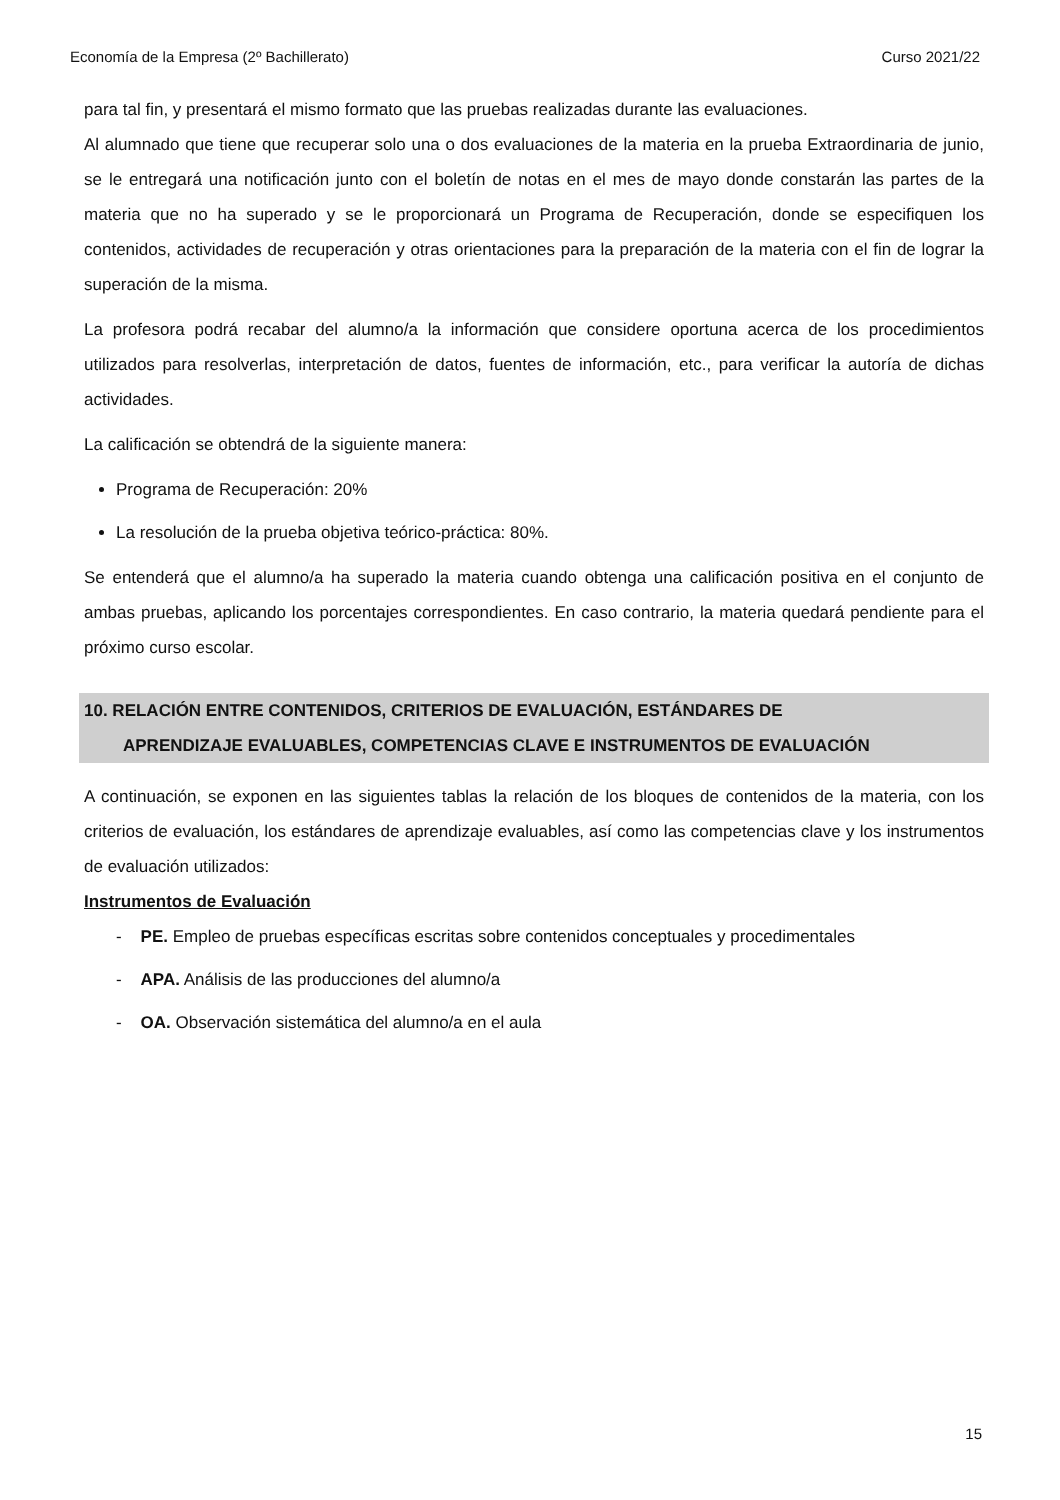Economía de la Empresa (2º Bachillerato) Curso 2021/22
para tal fin, y presentará el mismo formato que las pruebas realizadas durante las evaluaciones.
Al alumnado que tiene que recuperar solo una o dos evaluaciones de la materia en la prueba Extraordinaria de junio, se le entregará una notificación junto con el boletín de notas en el mes de mayo donde constarán las partes de la materia que no ha superado y se le proporcionará un Programa de Recuperación, donde se especifiquen los contenidos, actividades de recuperación y otras orientaciones para la preparación de la materia con el fin de lograr la superación de la misma.
La profesora podrá recabar del alumno/a la información que considere oportuna acerca de los procedimientos utilizados para resolverlas, interpretación de datos, fuentes de información, etc., para verificar la autoría de dichas actividades.
La calificación se obtendrá de la siguiente manera:
Programa de Recuperación: 20%
La resolución de la prueba objetiva teórico-práctica: 80%.
Se entenderá que el alumno/a ha superado la materia cuando obtenga una calificación positiva en el conjunto de ambas pruebas, aplicando los porcentajes correspondientes. En caso contrario, la materia quedará pendiente para el próximo curso escolar.
10. RELACIÓN ENTRE CONTENIDOS, CRITERIOS DE EVALUACIÓN, ESTÁNDARES DE
APRENDIZAJE EVALUABLES, COMPETENCIAS CLAVE E INSTRUMENTOS DE EVALUACIÓN
A continuación, se exponen en las siguientes tablas la relación de los bloques de contenidos de la materia, con los criterios de evaluación, los estándares de aprendizaje evaluables, así como las competencias clave y los instrumentos de evaluación utilizados:
Instrumentos de Evaluación
- PE. Empleo de pruebas específicas escritas sobre contenidos conceptuales y procedimentales
- APA. Análisis de las producciones del alumno/a
- OA. Observación sistemática del alumno/a en el aula
15